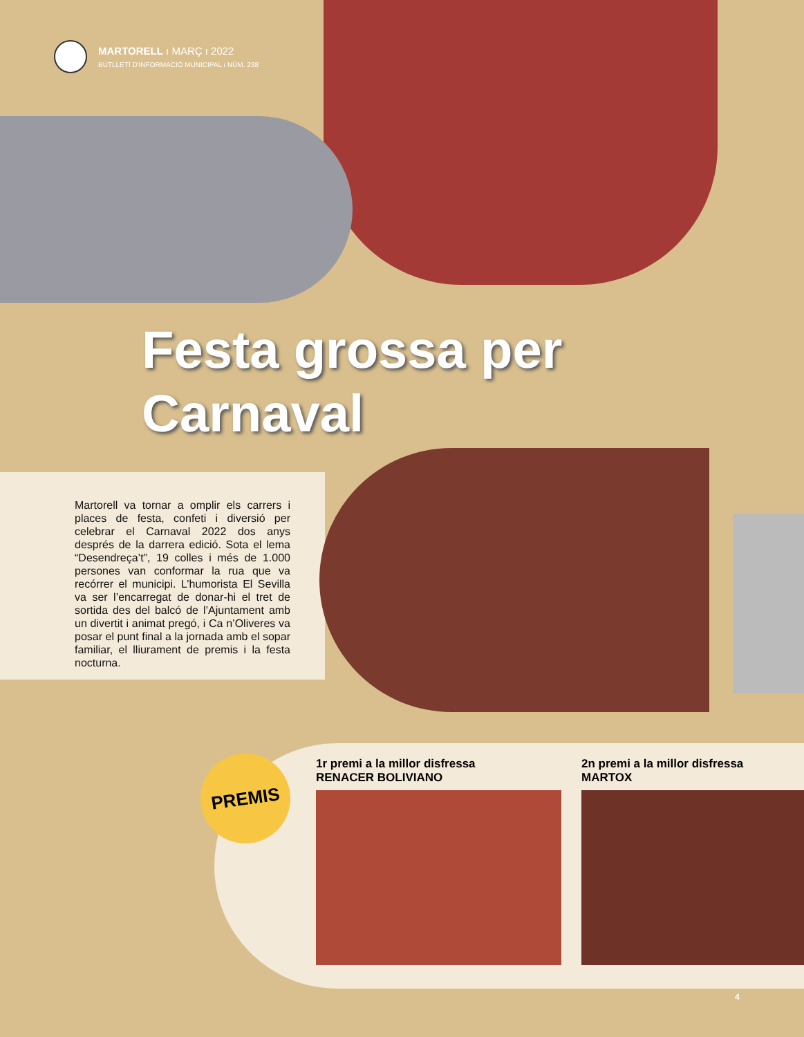MARTORELL ı MARÇ ı 2022
BUTLLETÍ D'INFORMACIÓ MUNICIPAL ı NÚM. 238
Festa grossa per
Carnaval
Martorell va tornar a omplir els carrers i places de festa, confeti i diversió per celebrar el Carnaval 2022 dos anys després de la darrera edició. Sota el lema “Desendreça’t”, 19 colles i més de 1.000 persones van conformar la rua que va recórrer el municipi. L’humorista El Sevilla va ser l’encarregat de donar-hi el tret de sortida des del balcó de l’Ajuntament amb un divertit i animat pregó, i Ca n’Oliveres va posar el punt final a la jornada amb el sopar familiar, el lliurament de premis i la festa nocturna.
PREMIS
1r premi a la millor disfressa
RENACER BOLIVIANO
2n premi a la millor disfressa
MARTOX
4